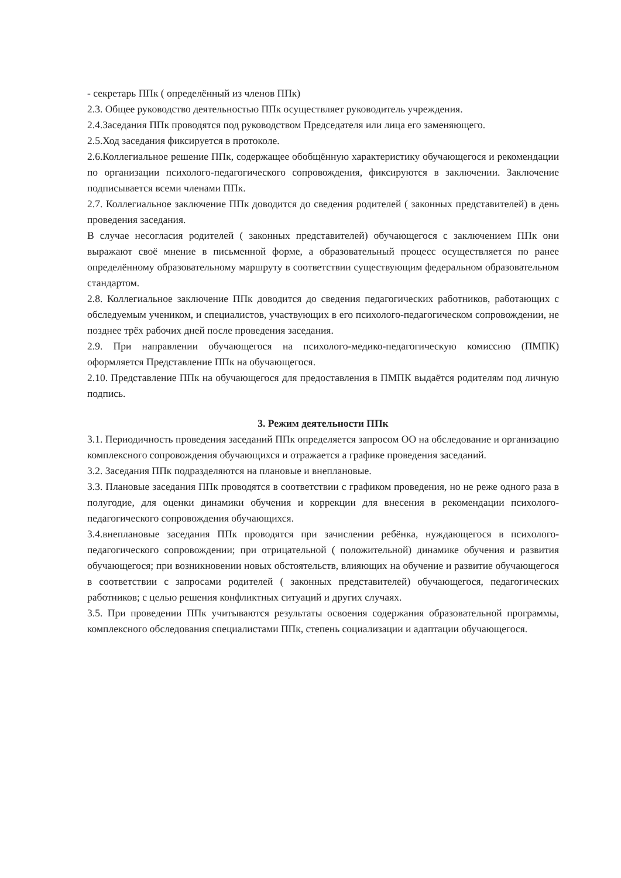- секретарь ППк ( определённый из членов ППк)
2.3. Общее руководство деятельностью ППк осуществляет руководитель учреждения.
2.4.Заседания ППк проводятся под руководством Председателя или лица его заменяющего.
2.5.Ход заседания фиксируется в протоколе.
2.6.Коллегиальное решение ППк, содержащее обобщённую характеристику обучающегося и рекомендации по организации психолого-педагогического сопровождения, фиксируются в заключении. Заключение подписывается всеми членами ППк.
2.7. Коллегиальное заключение ППк доводится до сведения родителей ( законных представителей) в день проведения заседания.
В случае несогласия родителей ( законных представителей) обучающегося с заключением ППк они выражают своё мнение в письменной форме, а образовательный процесс осуществляется по ранее определённому образовательному маршруту в соответствии существующим федеральном образовательном стандартом.
2.8. Коллегиальное заключение ППк доводится до сведения педагогических работников, работающих с обследуемым учеником, и специалистов, участвующих в его психолого-педагогическом сопровождении, не позднее трёх рабочих дней после проведения заседания.
2.9. При направлении обучающегося на психолого-медико-педагогическую комиссию (ПМПК) оформляется Представление ППк на обучающегося.
2.10. Представление ППк на обучающегося для предоставления в ПМПК выдаётся родителям под личную подпись.
3. Режим деятельности ППк
3.1. Периодичность проведения заседаний ППк определяется запросом ОО на обследование и организацию комплексного сопровождения обучающихся и отражается а графике проведения заседаний.
3.2. Заседания ППк подразделяются на плановые и внеплановые.
3.3. Плановые заседания ППк проводятся в соответствии с графиком проведения, но не реже одного раза в полугодие, для оценки динамики обучения и коррекции для внесения в рекомендации психолого-педагогического сопровождения обучающихся.
3.4.внеплановые заседания ППк проводятся при зачислении ребёнка, нуждающегося в психолого-педагогического сопровождении; при отрицательной ( положительной) динамике обучения и развития обучающегося; при возникновении новых обстоятельств, влияющих на обучение и развитие обучающегося в соответствии с запросами родителей ( законных представителей) обучающегося, педагогических работников; с целью решения конфликтных ситуаций и других случаях.
3.5. При проведении ППк учитываются результаты освоения содержания образовательной программы, комплексного обследования специалистами ППк, степень социализации и адаптации обучающегося.